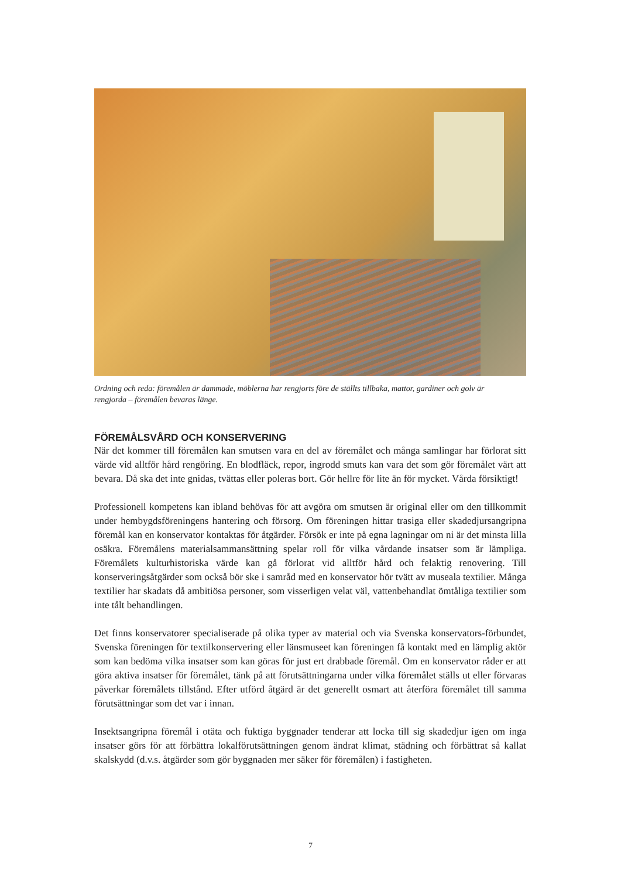Ordning och reda: föremålen är dammade, möblerna har rengjorts före de ställts tillbaka, mattor, gardiner och golv är rengjorda – föremålen bevaras länge.
FÖREMÅLSVÅRD OCH KONSERVERING
När det kommer till föremålen kan smutsen vara en del av föremålet och många samlingar har förlorat sitt värde vid alltför hård rengöring. En blodfläck, repor, ingrodd smuts kan vara det som gör föremålet värt att bevara. Då ska det inte gnidas, tvättas eller poleras bort. Gör hellre för lite än för mycket. Vårda försiktigt!
Professionell kompetens kan ibland behövas för att avgöra om smutsen är original eller om den tillkommit under hembygdsföreningens hantering och försorg. Om föreningen hittar trasiga eller skadedjursangripna föremål kan en konservator kontaktas för åtgärder. Försök er inte på egna lagningar om ni är det minsta lilla osäkra. Föremålens materialsammansättning spelar roll för vilka vårdande insatser som är lämpliga. Föremålets kulturhistoriska värde kan gå förlorat vid alltför hård och felaktig renovering. Till konserveringsåtgärder som också bör ske i samråd med en konservator hör tvätt av museala textilier. Många textilier har skadats då ambitiösa personer, som visserligen velat väl, vattenbehandlat ömtåliga textilier som inte tålt behandlingen.
Det finns konservatorer specialiserade på olika typer av material och via Svenska konservators-förbundet, Svenska föreningen för textilkonservering eller länsmuseet kan föreningen få kontakt med en lämplig aktör som kan bedöma vilka insatser som kan göras för just ert drabbade föremål. Om en konservator råder er att göra aktiva insatser för föremålet, tänk på att förutsättningarna under vilka föremålet ställs ut eller förvaras påverkar föremålets tillstånd. Efter utförd åtgärd är det generellt osmart att återföra föremålet till samma förutsättningar som det var i innan.
Insektsangripna föremål i otäta och fuktiga byggnader tenderar att locka till sig skadedjur igen om inga insatser görs för att förbättra lokalförutsättningen genom ändrat klimat, städning och förbättrat så kallat skalskydd (d.v.s. åtgärder som gör byggnaden mer säker för föremålen) i fastigheten.
7